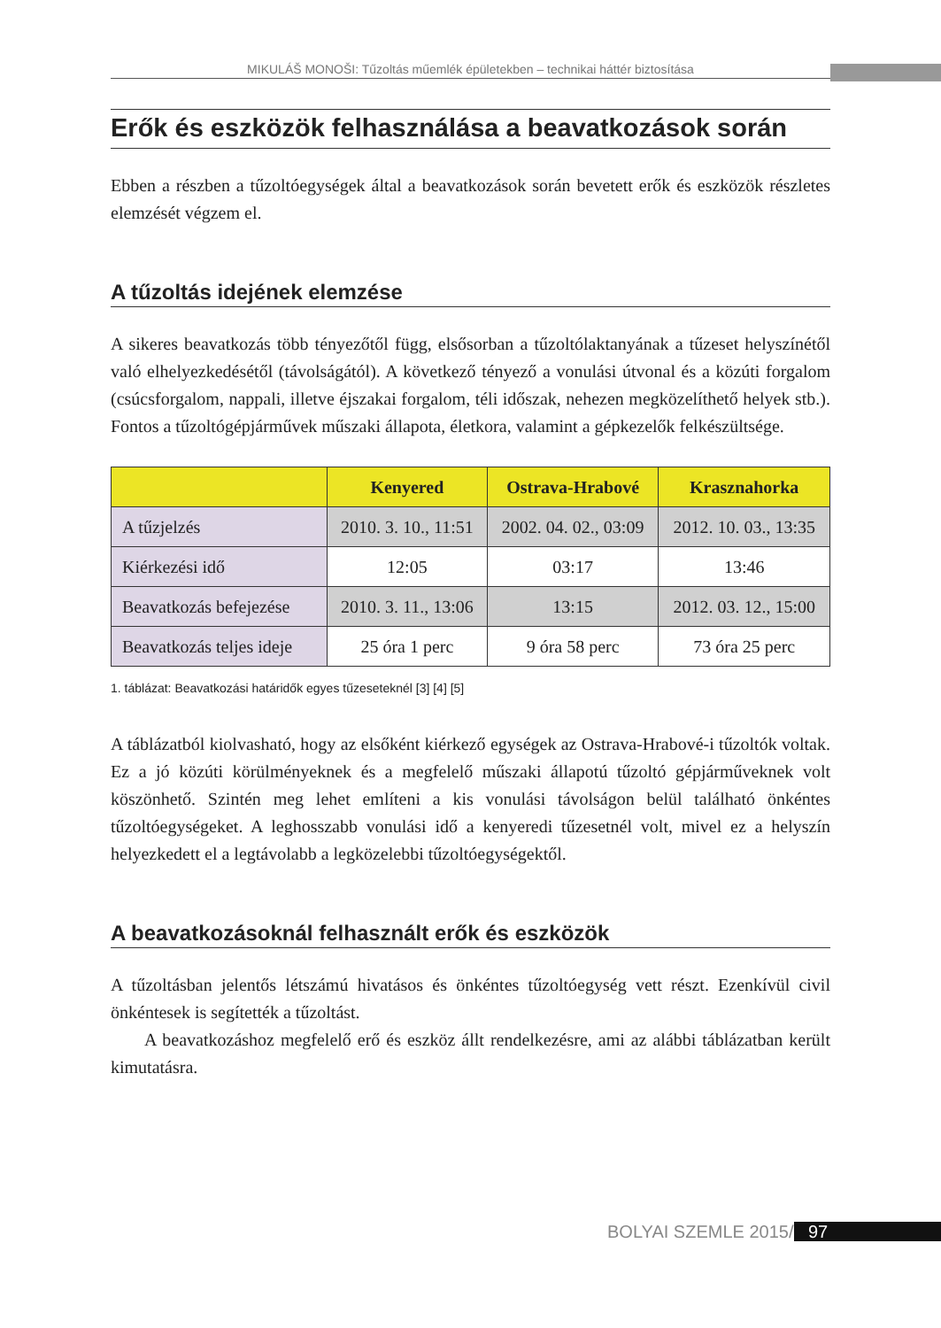MIKULÁŠ MONOŠI: Tűzoltás műemlék épületekben – technikai háttér biztosítása
Erők és eszközök felhasználása a beavatkozások során
Ebben a részben a tűzoltóegységek által a beavatkozások során bevetett erők és eszközök részletes elemzését végzem el.
A tűzoltás idejének elemzése
A sikeres beavatkozás több tényezőtől függ, elsősorban a tűzoltólaktanyának a tűzeset helyszínétől való elhelyezkedésétől (távolságától). A következő tényező a vonulási útvonal és a közúti forgalom (csúcsforgalom, nappali, illetve éjszakai forgalom, téli időszak, nehezen megközelíthető helyek stb.). Fontos a tűzoltógépjárművek műszaki állapota, életkora, valamint a gépkezelők felkészültsége.
| | Kenyered | Ostrava-Hrabové | Krasznahorka |
| --- | --- | --- | --- |
| A tűzjelzés | 2010. 3. 10., 11:51 | 2002. 04. 02., 03:09 | 2012. 10. 03., 13:35 |
| Kiérkezési idő | 12:05 | 03:17 | 13:46 |
| Beavatkozás befejezése | 2010. 3. 11., 13:06 | 13:15 | 2012. 03. 12., 15:00 |
| Beavatkozás teljes ideje | 25 óra 1 perc | 9 óra 58 perc | 73 óra 25 perc |
1. táblázat: Beavatkozási határidők egyes tűzeseteknél [3] [4] [5]
A táblázatból kiolvasható, hogy az elsőként kiérkező egységek az Ostrava-Hrabové-i tűzoltók voltak. Ez a jó közúti körülményeknek és a megfelelő műszaki állapotú tűzoltó gépjárműveknek volt köszönhető. Szintén meg lehet említeni a kis vonulási távolságon belül található önkéntes tűzoltóegységeket. A leghosszabb vonulási idő a kenyeredi tűzesetnél volt, mivel ez a helyszín helyezkedett el a legtávolabb a legközelebbi tűzoltóegységektől.
A beavatkozásoknál felhasznált erők és eszközök
A tűzoltásban jelentős létszámú hivatásos és önkéntes tűzoltóegység vett részt. Ezenkívül civil önkéntesek is segítették a tűzoltást.
A beavatkozáshoz megfelelő erő és eszköz állt rendelkezésre, ami az alábbi táblázatban került kimutatásra.
BOLYAI SZEMLE 2015/1 97